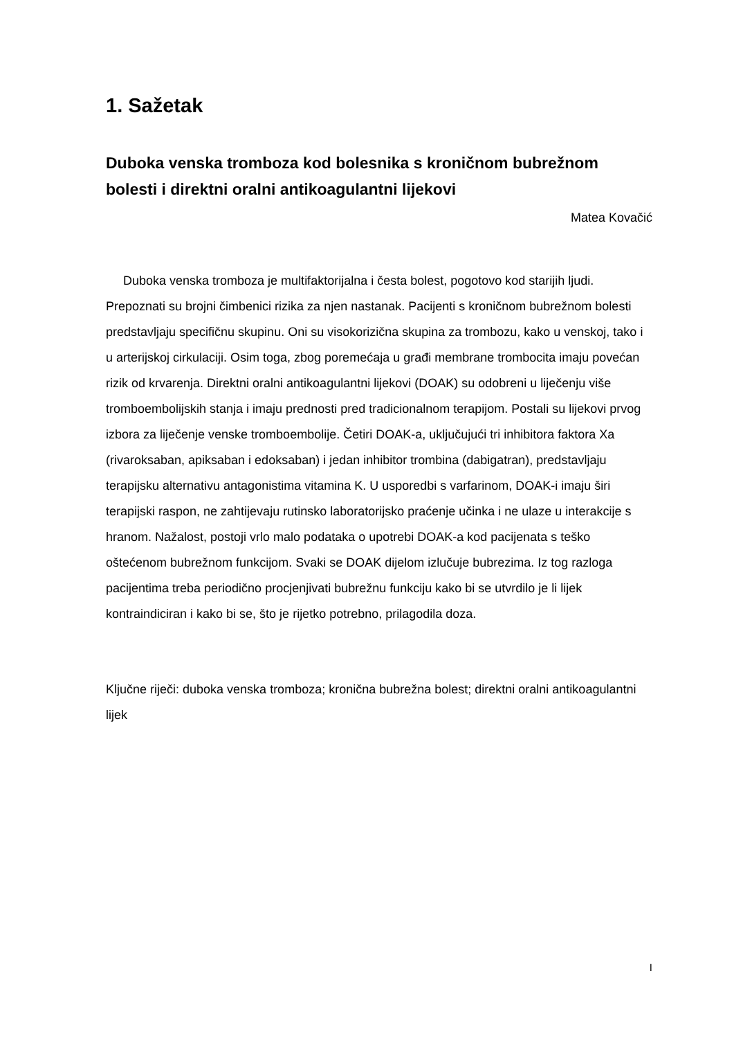1. Sažetak
Duboka venska tromboza kod bolesnika s kroničnom bubrežnom bolesti i direktni oralni antikoagulantni lijekovi
Matea Kovačić
Duboka venska tromboza je multifaktorijalna i česta bolest, pogotovo kod starijih ljudi. Prepoznati su brojni čimbenici rizika za njen nastanak. Pacijenti s kroničnom bubrežnom bolesti predstavljaju specifičnu skupinu. Oni su visokorizična skupina za trombozu, kako u venskoj, tako i u arterijskoj cirkulaciji. Osim toga, zbog poremećaja u građi membrane trombocita imaju povećan rizik od krvarenja. Direktni oralni antikoagulantni lijekovi (DOAK) su odobreni u liječenju više tromboembolijskih stanja i imaju prednosti pred tradicionalnom terapijom. Postali su lijekovi prvog izbora za liječenje venske tromboembolije. Četiri DOAK-a, uključujući tri inhibitora faktora Xa (rivaroksaban, apiksaban i edoksaban) i jedan inhibitor trombina (dabigatran), predstavljaju terapijsku alternativu antagonistima vitamina K. U usporedbi s varfarinom, DOAK-i imaju širi terapijski raspon, ne zahtijevaju rutinsko laboratorijsko praćenje učinka i ne ulaze u interakcije s hranom. Nažalost, postoji vrlo malo podataka o upotrebi DOAK-a kod pacijenata s teško oštećenom bubrežnom funkcijom. Svaki se DOAK dijelom izlučuje bubrezima. Iz tog razloga pacijentima treba periodično procjenjivati bubrežnu funkciju kako bi se utvrdilo je li lijek kontraindiciran i kako bi se, što je rijetko potrebno, prilagodila doza.
Ključne riječi: duboka venska tromboza; kronična bubrežna bolest; direktni oralni antikoagulantni lijek
I